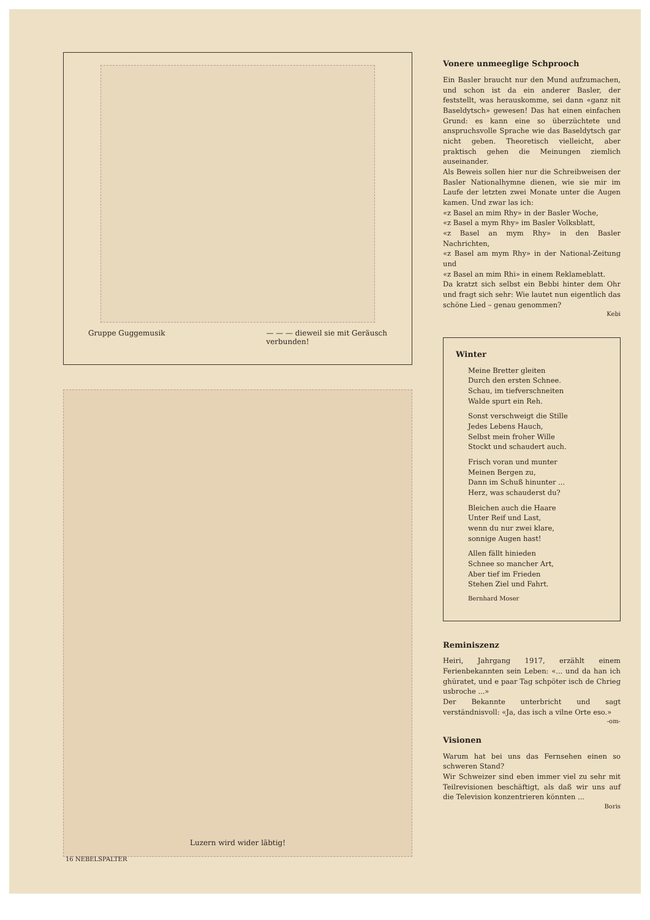Gruppe Guggemusik — — — dieweil sie mit Geräusch
verbunden!
Luzern wird wider läbtig!
Vonere unmeeglige Schprooch
Ein Basler braucht nur den Mund aufzumachen, und schon ist da ein anderer Basler, der feststellt, was herauskomme, sei dann «ganz nit Baseldytsch» gewesen! Das hat einen einfachen Grund: es kann eine so überzüchtete und anspruchsvolle Sprache wie das Baseldytsch gar nicht geben. Theoretisch vielleicht, aber praktisch gehen die Meinungen ziemlich auseinander.
Als Beweis sollen hier nur die Schreibweisen der Basler Nationalhymne dienen, wie sie mir im Laufe der letzten zwei Monate unter die Augen kamen. Und zwar las ich:
«z Basel an mim Rhy» in der Basler Woche,
«z Basel a mym Rhy» im Basler Volksblatt,
«z Basel an mym Rhy» in den Basler Nachrichten,
«z Basel am mym Rhy» in der National-Zeitung und
«z Basel an mim Rhi» in einem Reklameblatt.
Da kratzt sich selbst ein Bebbi hinter dem Ohr und fragt sich sehr: Wie lautet nun eigentlich das schöne Lied – genau genommen?
Kebi
Winter
Meine Bretter gleiten
Durch den ersten Schnee.
Schau, im tiefverschneiten
Walde spurt ein Reh.
Sonst verschweigt die Stille
Jedes Lebens Hauch,
Selbst mein froher Wille
Stockt und schaudert auch.
Frisch voran und munter
Meinen Bergen zu,
Dann im Schuß hinunter ...
Herz, was schauderst du?
Bleichen auch die Haare
Unter Reif und Last,
wenn du nur zwei klare,
sonnige Augen hast!
Allen fällt hinieden
Schnee so mancher Art,
Aber tief im Frieden
Stehen Ziel und Fahrt.
Bernhard Moser
Reminiszenz
Heiri, Jahrgang 1917, erzählt einem Ferienbekannten sein Leben: «... und da han ich ghüratet, und e paar Tag schpöter isch de Chrieg usbroche ...»
Der Bekannte unterbricht und sagt verständnisvoll: «Ja, das isch a vilne Orte eso.»
-om-
Visionen
Warum hat bei uns das Fernsehen einen so schweren Stand?
Wir Schweizer sind eben immer viel zu sehr mit Teilrevisionen beschäftigt, als daß wir uns auf die Television konzentrieren könnten ...
Boris
16 NEBELSPALTER